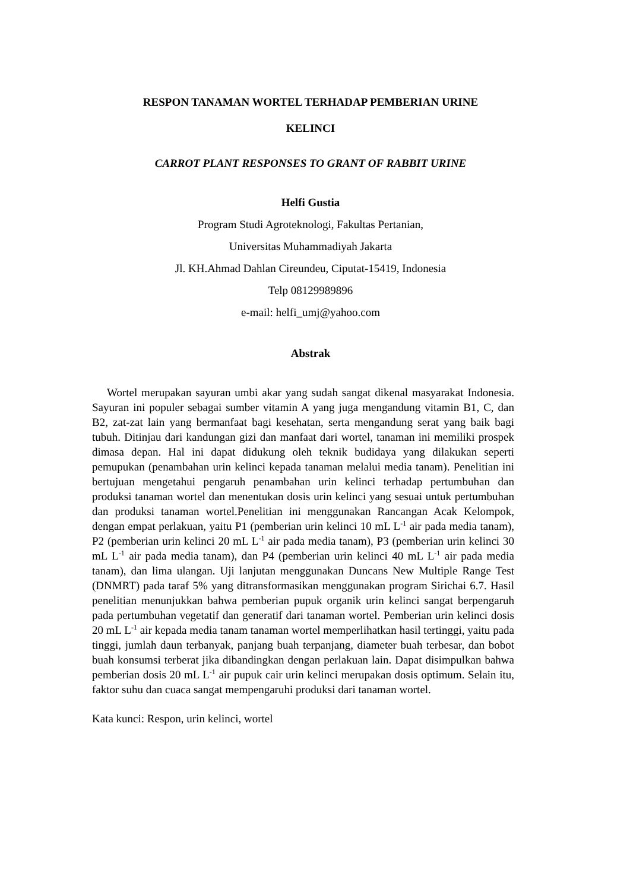RESPON TANAMAN WORTEL TERHADAP PEMBERIAN URINE
KELINCI
CARROT PLANT RESPONSES TO GRANT OF RABBIT URINE
Helfi Gustia
Program Studi Agroteknologi, Fakultas Pertanian,
Universitas Muhammadiyah Jakarta
Jl. KH.Ahmad Dahlan Cireundeu, Ciputat-15419, Indonesia
Telp 08129989896
e-mail: helfi_umj@yahoo.com
Abstrak
Wortel merupakan sayuran umbi akar yang sudah sangat dikenal masyarakat Indonesia. Sayuran ini populer sebagai sumber vitamin A yang juga mengandung vitamin B1, C, dan B2, zat-zat lain yang bermanfaat bagi kesehatan, serta mengandung serat yang baik bagi tubuh. Ditinjau dari kandungan gizi dan manfaat dari wortel, tanaman ini memiliki prospek dimasa depan. Hal ini dapat didukung oleh teknik budidaya yang dilakukan seperti pemupukan (penambahan urin kelinci kepada tanaman melalui media tanam). Penelitian ini bertujuan mengetahui pengaruh penambahan urin kelinci terhadap pertumbuhan dan produksi tanaman wortel dan menentukan dosis urin kelinci yang sesuai untuk pertumbuhan dan produksi tanaman wortel.Penelitian ini menggunakan Rancangan Acak Kelompok, dengan empat perlakuan, yaitu P1 (pemberian urin kelinci 10 mL L<sup>-1</sup> air pada media tanam), P2 (pemberian urin kelinci 20 mL L<sup>-1</sup> air pada media tanam), P3 (pemberian urin kelinci 30 mL L<sup>-1</sup> air pada media tanam), dan P4 (pemberian urin kelinci 40 mL L<sup>-1</sup> air pada media tanam), dan lima ulangan. Uji lanjutan menggunakan Duncans New Multiple Range Test (DNMRT) pada taraf 5% yang ditransformasikan menggunakan program Sirichai 6.7. Hasil penelitian menunjukkan bahwa pemberian pupuk organik urin kelinci sangat berpengaruh pada pertumbuhan vegetatif dan generatif dari tanaman wortel. Pemberian urin kelinci dosis 20 mL L<sup>-1</sup> air kepada media tanam tanaman wortel memperlihatkan hasil tertinggi, yaitu pada tinggi, jumlah daun terbanyak, panjang buah terpanjang, diameter buah terbesar, dan bobot buah konsumsi terberat jika dibandingkan dengan perlakuan lain. Dapat disimpulkan bahwa pemberian dosis 20 mL L<sup>-1</sup> air pupuk cair urin kelinci merupakan dosis optimum. Selain itu, faktor suhu dan cuaca sangat mempengaruhi produksi dari tanaman wortel.
Kata kunci: Respon, urin kelinci, wortel